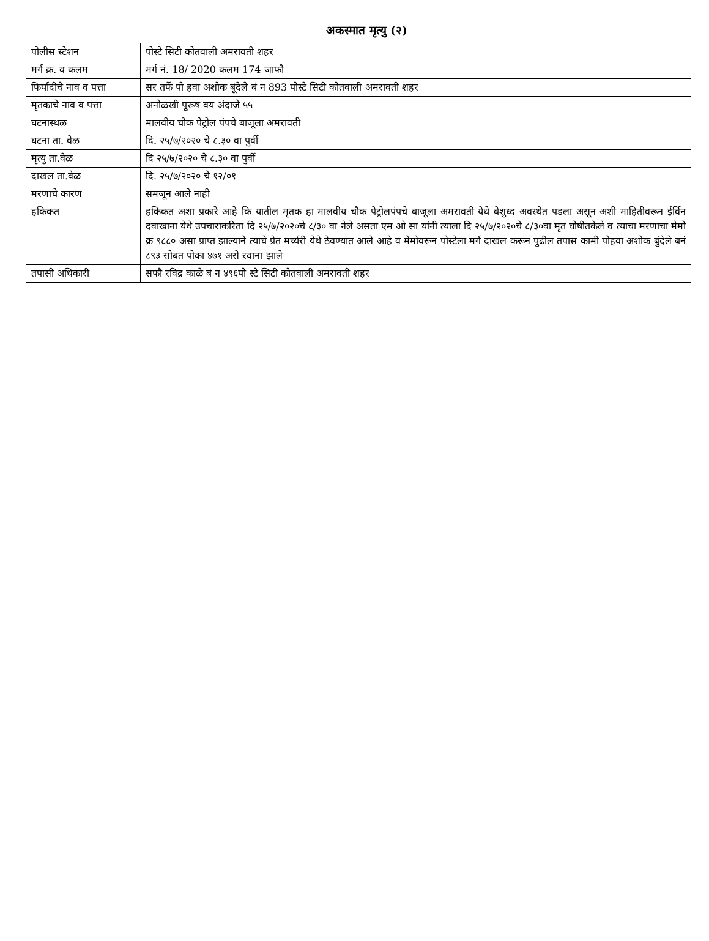अकस्मात मृत्यु (२)
| पोलीस स्टेशन | पोस्टे सिटी कोतवाली अमरावती शहर |
| मर्ग क्र. व कलम | मर्ग नं. 18/ 2020 कलम 174 जाफौ |
| फिर्यादीचे नाव व पत्ता | सर तर्फे पो हवा अशोक बूंदेले बं न 893 पोस्टे सिटी कोतवाली अमरावती शहर |
| मृतकाचे नाव व पत्ता | अनोळखी पूरूष वय अंदाजे ५५ |
| घटनास्थळ | मालवीय चौक पेट्रोल पंपचे बाजूला अमरावती |
| घटना ता. वेळ | दि. २५/७/२०२० चे ८.३० वा पुर्वी |
| मृत्यु ता.वेळ | दि २५/७/२०२० चे ८.३० वा पुर्वी |
| दाखल ता.वेळ | दि. २५/७/२०२० चे १२/०१ |
| मरणाचे कारण | समजून आले नाही |
| हकिकत | हकिकत अशा प्रकारे आहे कि यातील मृतक हा मालवीय चौक पेट्रोलपंपचे बाजूला अमरावती येथे बेशुध्द अवस्थेत पडला असून अशी माहितीवरून ईर्विन दवाखाना येथे उपचाराकरिता दि २५/७/२०२०चे ८/३० वा नेले असता एम ओ सा यांनी त्याला दि २५/७/२०२०चे ८/३०वा मृत घोषीतकेले व त्याचा मरणाचा मेमो क्र ९८८० असा प्राप्त झाल्याने त्याचे प्रेत मर्च्यरी येथे ठेवण्यात आले आहे व मेमोवरून पोस्टेला मर्ग दाखल करून पुढील तपास कामी पोहवा अशोक बुंदेले बनं ८९३ सोबत पोका ४७१ असे रवाना झाले |
| तपासी अधिकारी | सफौ रविद्र काळे बं न ४९६पो स्टे सिटी कोतवाली अमरावती शहर |